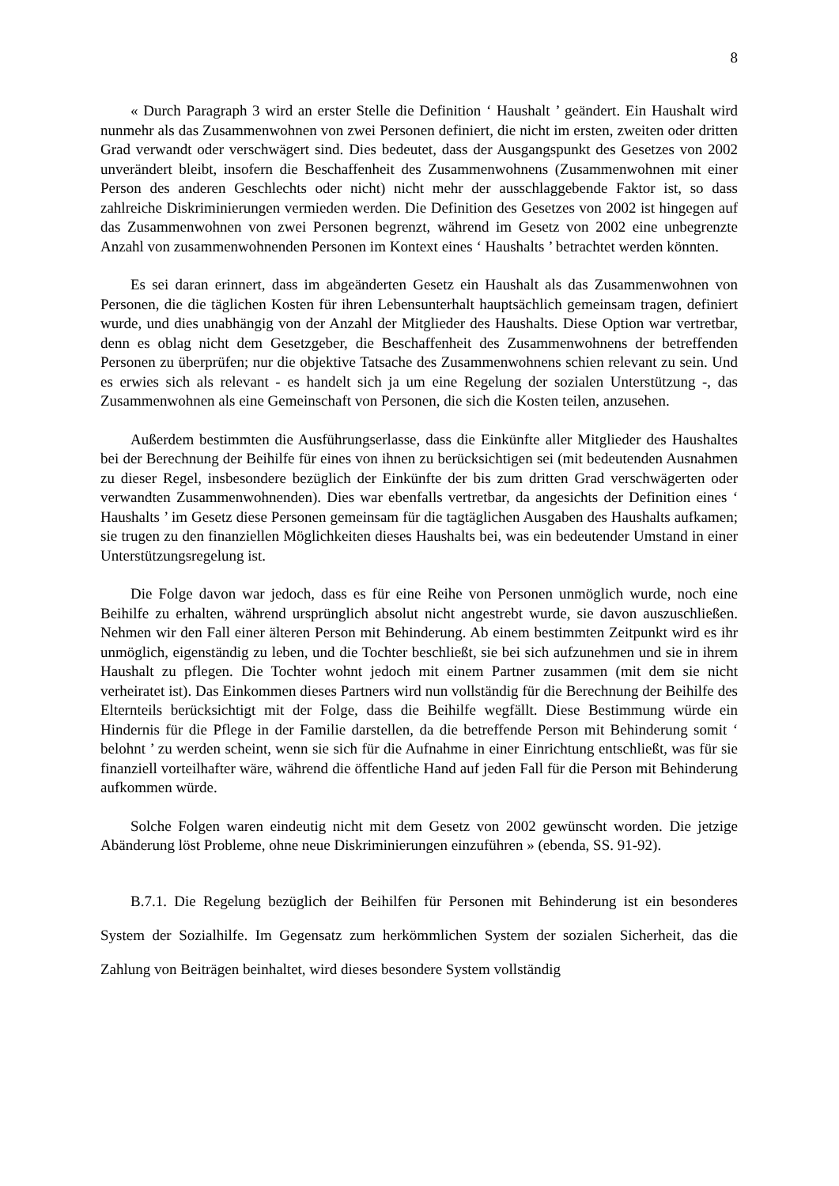8
« Durch Paragraph 3 wird an erster Stelle die Definition ‘ Haushalt ’ geändert. Ein Haushalt wird nunmehr als das Zusammenwohnen von zwei Personen definiert, die nicht im ersten, zweiten oder dritten Grad verwandt oder verschwägert sind. Dies bedeutet, dass der Ausgangspunkt des Gesetzes von 2002 unverändert bleibt, insofern die Beschaffenheit des Zusammenwohnens (Zusammenwohnen mit einer Person des anderen Geschlechts oder nicht) nicht mehr der ausschlaggebende Faktor ist, so dass zahlreiche Diskriminierungen vermieden werden. Die Definition des Gesetzes von 2002 ist hingegen auf das Zusammenwohnen von zwei Personen begrenzt, während im Gesetz von 2002 eine unbegrenzte Anzahl von zusammenwohnenden Personen im Kontext eines ‘ Haushalts ’ betrachtet werden könnten.
Es sei daran erinnert, dass im abgeänderten Gesetz ein Haushalt als das Zusammenwohnen von Personen, die die täglichen Kosten für ihren Lebensunterhalt hauptsächlich gemeinsam tragen, definiert wurde, und dies unabhängig von der Anzahl der Mitglieder des Haushalts. Diese Option war vertretbar, denn es oblag nicht dem Gesetzgeber, die Beschaffenheit des Zusammenwohnens der betreffenden Personen zu überprüfen; nur die objektive Tatsache des Zusammenwohnens schien relevant zu sein. Und es erwies sich als relevant - es handelt sich ja um eine Regelung der sozialen Unterstützung -, das Zusammenwohnen als eine Gemeinschaft von Personen, die sich die Kosten teilen, anzusehen.
Außerdem bestimmten die Ausführungserlasse, dass die Einkünfte aller Mitglieder des Haushaltes bei der Berechnung der Beihilfe für eines von ihnen zu berücksichtigen sei (mit bedeutenden Ausnahmen zu dieser Regel, insbesondere bezüglich der Einkünfte der bis zum dritten Grad verschwägerten oder verwandten Zusammenwohnenden). Dies war ebenfalls vertretbar, da angesichts der Definition eines ‘ Haushalts ’ im Gesetz diese Personen gemeinsam für die tagtäglichen Ausgaben des Haushalts aufkamen; sie trugen zu den finanziellen Möglichkeiten dieses Haushalts bei, was ein bedeutender Umstand in einer Unterstützungsregelung ist.
Die Folge davon war jedoch, dass es für eine Reihe von Personen unmöglich wurde, noch eine Beihilfe zu erhalten, während ursprünglich absolut nicht angestrebt wurde, sie davon auszuschließen. Nehmen wir den Fall einer älteren Person mit Behinderung. Ab einem bestimmten Zeitpunkt wird es ihr unmöglich, eigenständig zu leben, und die Tochter beschließt, sie bei sich aufzunehmen und sie in ihrem Haushalt zu pflegen. Die Tochter wohnt jedoch mit einem Partner zusammen (mit dem sie nicht verheiratet ist). Das Einkommen dieses Partners wird nun vollständig für die Berechnung der Beihilfe des Elternteils berücksichtigt mit der Folge, dass die Beihilfe wegfällt. Diese Bestimmung würde ein Hindernis für die Pflege in der Familie darstellen, da die betreffende Person mit Behinderung somit ‘ belohnt ’ zu werden scheint, wenn sie sich für die Aufnahme in einer Einrichtung entschließt, was für sie finanziell vorteilhafter wäre, während die öffentliche Hand auf jeden Fall für die Person mit Behinderung aufkommen würde.
Solche Folgen waren eindeutig nicht mit dem Gesetz von 2002 gewünscht worden. Die jetzige Abänderung löst Probleme, ohne neue Diskriminierungen einzuführen » (ebenda, SS. 91-92).
B.7.1. Die Regelung bezüglich der Beihilfen für Personen mit Behinderung ist ein besonderes System der Sozialhilfe. Im Gegensatz zum herkömmlichen System der sozialen Sicherheit, das die Zahlung von Beiträgen beinhaltet, wird dieses besondere System vollständig